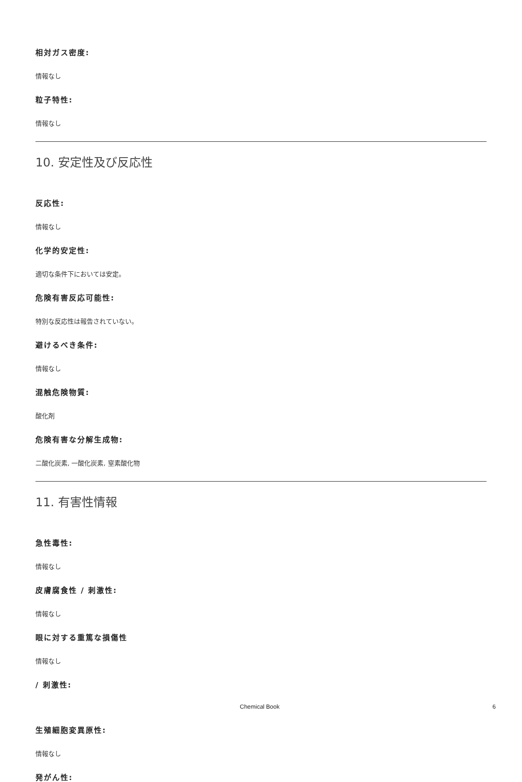相対ガス密度:
情報なし
粒子特性:
情報なし
10. 安定性及び反応性
反応性:
情報なし
化学的安定性:
適切な条件下においては安定。
危険有害反応可能性:
特別な反応性は報告されていない。
避けるべき条件:
情報なし
混触危険物質:
酸化剤
危険有害な分解生成物:
二酸化炭素, 一酸化炭素, 窒素酸化物
11. 有害性情報
急性毒性:
情報なし
皮膚腐食性 / 刺激性:
情報なし
眼に対する重篤な損傷性
情報なし
/ 刺激性:
生殖細胞変異原性:
情報なし
発がん性:
Chemical Book 6